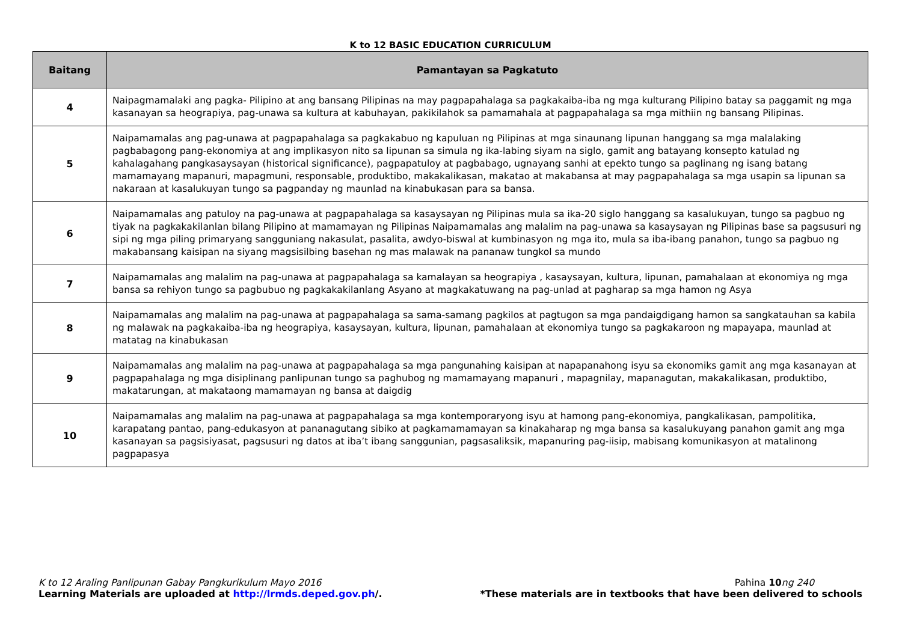K to 12 BASIC EDUCATION CURRICULUM
| Baitang | Pamantayan sa Pagkatuto |
| --- | --- |
| 4 | Naipagmamalaki ang pagka- Pilipino at ang bansang Pilipinas na may pagpapahalaga sa pagkakaiba-iba ng mga kulturang Pilipino batay sa paggamit ng mga kasanayan sa heograpiya, pag-unawa sa kultura at kabuhayan, pakikilahok sa pamamahala at pagpapahalaga sa mga mithiin ng bansang Pilipinas. |
| 5 | Naipamamalas ang pag-unawa at pagpapahalaga sa pagkakabuo ng kapuluan ng Pilipinas at mga sinaunang lipunan hanggang sa mga malalaking pagbabagong pang-ekonomiya at ang implikasyon nito sa lipunan sa simula ng ika-labing siyam na siglo, gamit ang batayang konsepto katulad ng kahalagahang pangkasaysayan (historical significance), pagpapatuloy at pagbabago, ugnayang sanhi at epekto tungo sa paglinang ng isang batang mamamayang mapanuri, mapagmuni, responsable, produktibo, makakalikasan, makatao at makabansa at may pagpapahalaga sa mga usapin sa lipunan sa nakaraan at kasalukuyan tungo sa pagpanday ng maunlad na kinabukasan para sa bansa. |
| 6 | Naipamamalas ang patuloy na pag-unawa at pagpapahalaga sa kasaysayan ng Pilipinas mula sa ika-20 siglo hanggang sa kasalukuyan, tungo sa pagbuo ng tiyak na pagkakakilanlan bilang Pilipino at mamamayan ng Pilipinas Naipamamalas ang malalim na pag-unawa sa kasaysayan ng Pilipinas base sa pagsusuri ng sipi ng mga piling primaryang sangguniang nakasulat, pasalita, awdyo-biswal at kumbinasyon ng mga ito, mula sa iba-ibang panahon, tungo sa pagbuo ng makabansang kaisipan na siyang magsisilbing basehan ng mas malawak na pananaw tungkol sa mundo |
| 7 | Naipamamalas ang malalim na pag-unawa at pagpapahalaga sa kamalayan sa heograpiya , kasaysayan, kultura, lipunan, pamahalaan at ekonomiya ng mga bansa sa rehiyon tungo sa pagbubuo ng pagkakakilanlang Asyano at magkakatuwang na pag-unlad at pagharap sa mga hamon ng Asya |
| 8 | Naipamamalas ang malalim na pag-unawa at pagpapahalaga sa sama-samang pagkilos at pagtugon sa mga pandaigdigang hamon sa sangkatauhan sa kabila ng malawak na pagkakaiba-iba ng heograpiya, kasaysayan, kultura, lipunan, pamahalaan at ekonomiya tungo sa pagkakaroon ng mapayapa, maunlad at matatag na kinabukasan |
| 9 | Naipamamalas ang malalim na pag-unawa at pagpapahalaga sa mga pangunahing kaisipan at napapanahong isyu sa ekonomiks gamit ang mga kasanayan at pagpapahalaga ng mga disiplinang panlipunan tungo sa paghubog ng mamamayang mapanuri , mapagnilay, mapanagutan, makakalikasan, produktibo, makatarungan, at makataong mamamayan ng bansa at daigdig |
| 10 | Naipamamalas ang malalim na pag-unawa at pagpapahalaga sa mga kontemporaryong isyu at hamong pang-ekonomiya, pangkalikasan, pampolitika, karapatang pantao, pang-edukasyon at pananagutang sibiko at pagkamamamayan sa kinakaharap ng mga bansa sa kasalukuyang panahon gamit ang mga kasanayan sa pagsisiyasat, pagsusuri ng datos at iba’t ibang sanggunian, pagsasaliksik, mapanuring pag-iisip, mabisang komunikasyon at matalinong pagpapasya |
K to 12 Araling Panlipunan Gabay Pangkurikulum Mayo 2016 Pahina 10 ng 240
Learning Materials are uploaded at http://lrmds.deped.gov.ph/. *These materials are in textbooks that have been delivered to schools